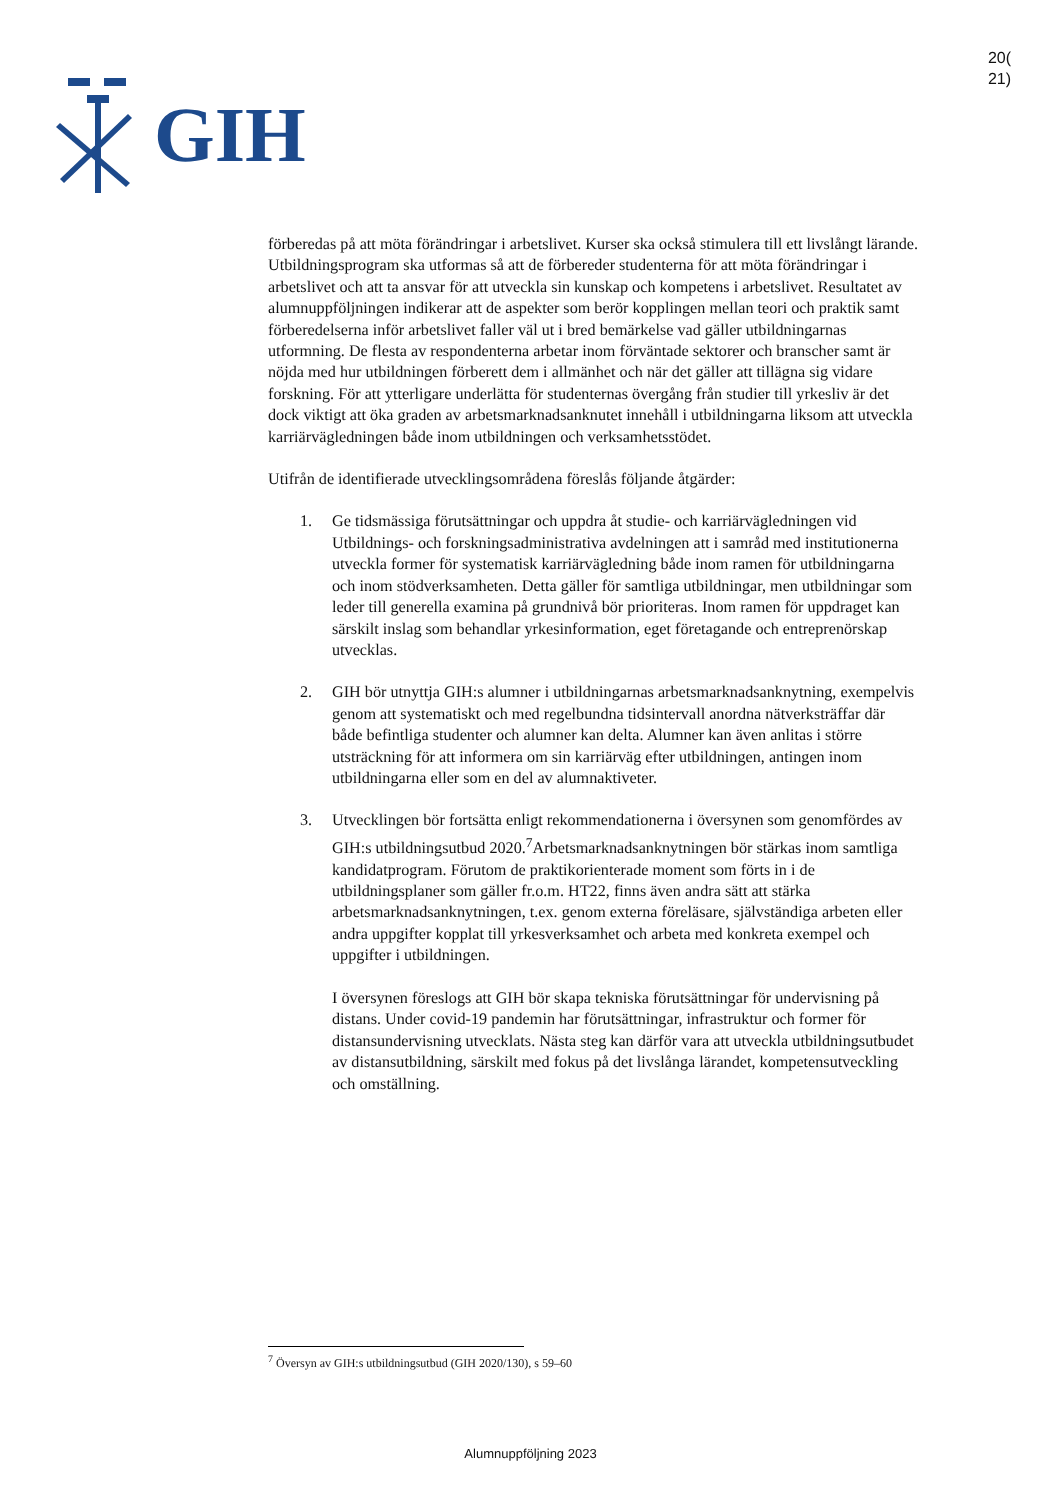GIH
20(
21)
förberedas på att möta förändringar i arbetslivet. Kurser ska också stimulera till ett livslångt lärande. Utbildningsprogram ska utformas så att de förbereder studenterna för att möta förändringar i arbetslivet och att ta ansvar för att utveckla sin kunskap och kompetens i arbetslivet. Resultatet av alumnuppföljningen indikerar att de aspekter som berör kopplingen mellan teori och praktik samt förberedelserna inför arbetslivet faller väl ut i bred bemärkelse vad gäller utbildningarnas utformning. De flesta av respondenterna arbetar inom förväntade sektorer och branscher samt är nöjda med hur utbildningen förberett dem i allmänhet och när det gäller att tillägna sig vidare forskning. För att ytterligare underlätta för studenternas övergång från studier till yrkesliv är det dock viktigt att öka graden av arbetsmarknadsanknutet innehåll i utbildningarna liksom att utveckla karriärvägledningen både inom utbildningen och verksamhetsstödet.
Utifrån de identifierade utvecklingsområdena föreslås följande åtgärder:
1. Ge tidsmässiga förutsättningar och uppdra åt studie- och karriärvägledningen vid Utbildnings- och forskningsadministrativa avdelningen att i samråd med institutionerna utveckla former för systematisk karriärvägledning både inom ramen för utbildningarna och inom stödverksamheten. Detta gäller för samtliga utbildningar, men utbildningar som leder till generella examina på grundnivå bör prioriteras. Inom ramen för uppdraget kan särskilt inslag som behandlar yrkesinformation, eget företagande och entreprenörskap utvecklas.
2. GIH bör utnyttja GIH:s alumner i utbildningarnas arbetsmarknadsanknytning, exempelvis genom att systematiskt och med regelbundna tidsintervall anordna nätverksträffar där både befintliga studenter och alumner kan delta. Alumner kan även anlitas i större utsträckning för att informera om sin karriärväg efter utbildningen, antingen inom utbildningarna eller som en del av alumnaktiveter.
3. Utvecklingen bör fortsätta enligt rekommendationerna i översynen som genomfördes av GIH:s utbildningsutbud 2020.<sup>7</sup>Arbetsmarknadsanknytningen bör stärkas inom samtliga kandidatprogram. Förutom de praktikorienterade moment som förts in i de utbildningsplaner som gäller fr.o.m. HT22, finns även andra sätt att stärka arbetsmarknadsanknytningen, t.ex. genom externa föreläsare, självständiga arbeten eller andra uppgifter kopplat till yrkesverksamhet och arbeta med konkreta exempel och uppgifter i utbildningen.
I översynen föreslogs att GIH bör skapa tekniska förutsättningar för undervisning på distans. Under covid-19 pandemin har förutsättningar, infrastruktur och former för distansundervisning utvecklats. Nästa steg kan därför vara att utveckla utbildningsutbudet av distansutbildning, särskilt med fokus på det livslånga lärandet, kompetensutveckling och omställning.
<sup>7</sup> Översyn av GIH:s utbildningsutbud (GIH 2020/130), s 59–60
Alumnuppföljning 2023